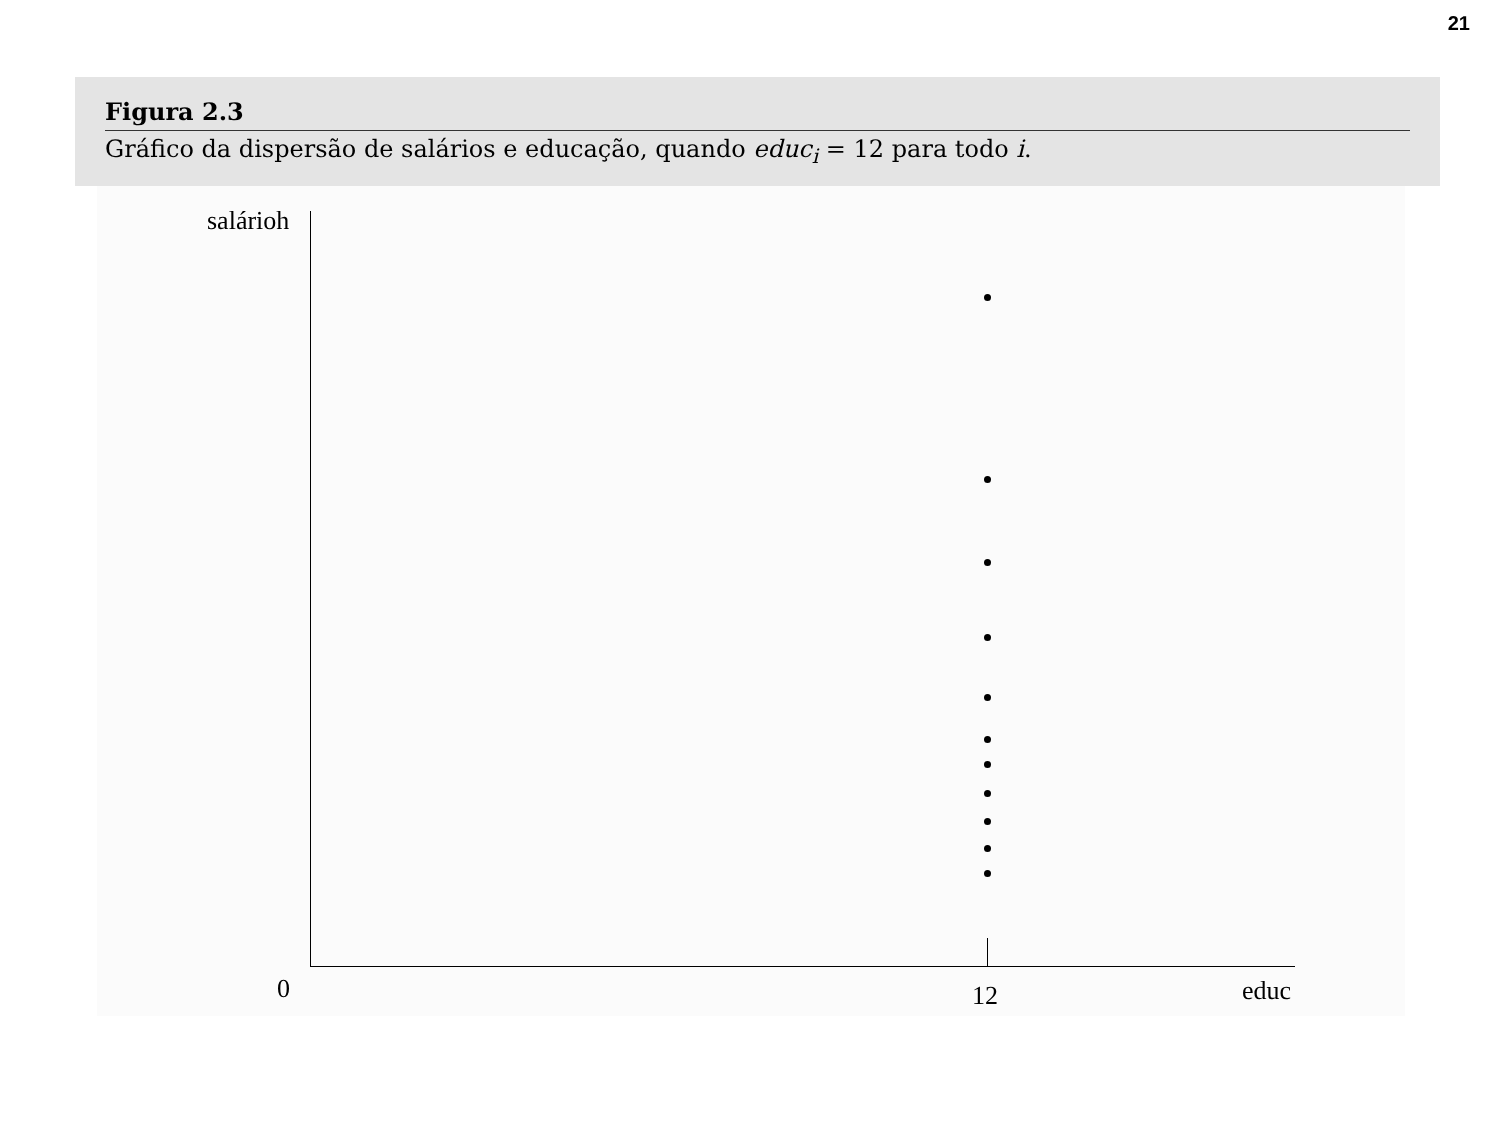21
Figura 2.3
Gráfico da dispersão de salários e educação, quando educ<sub>i</sub> = 12 para todo i.
salárioh
0 12 educ